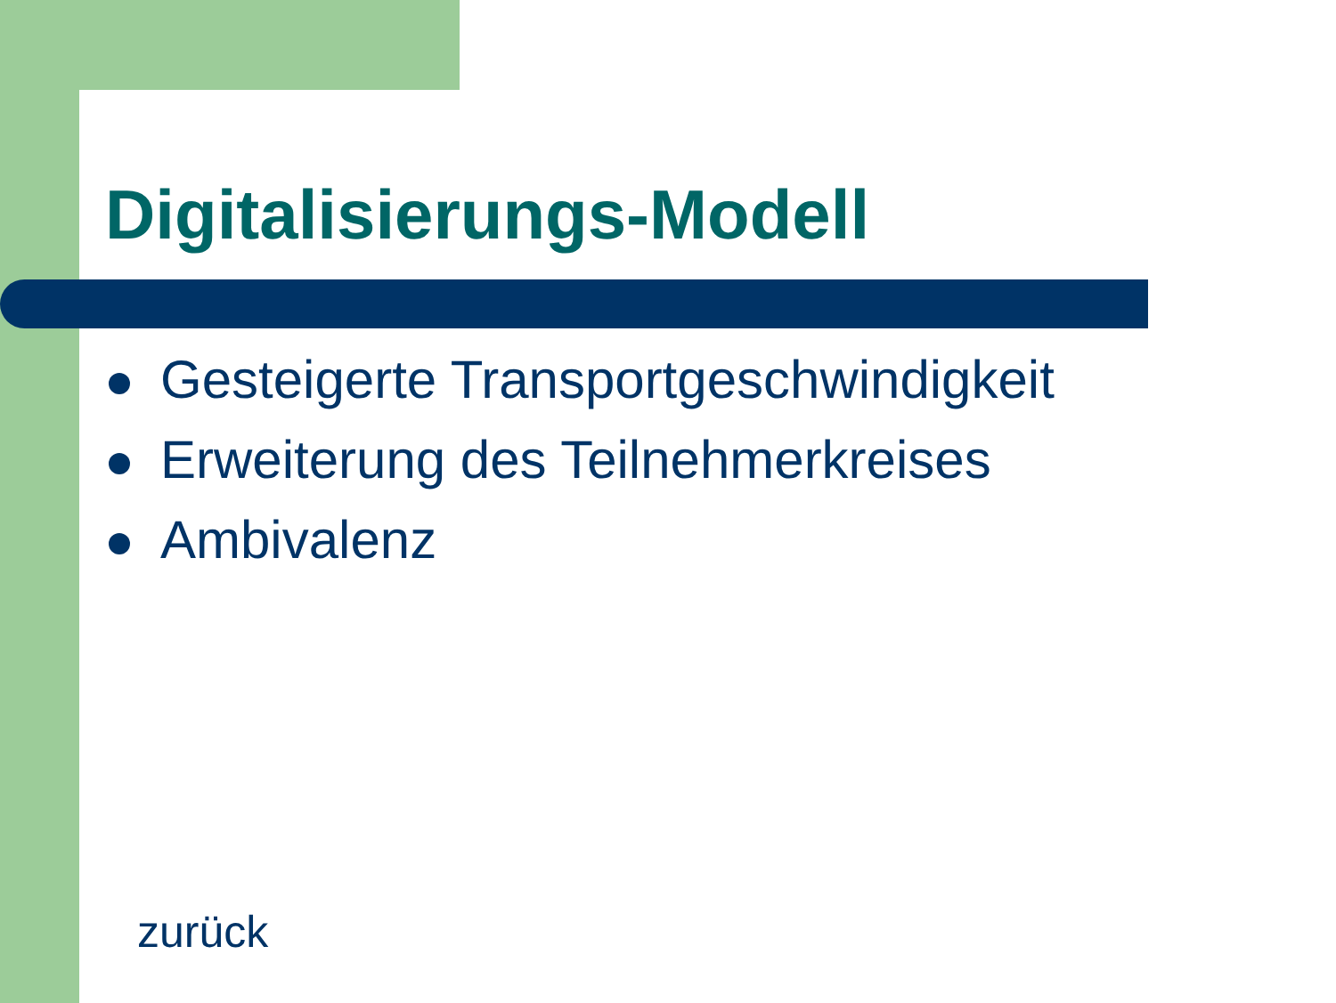Digitalisierungs-Modell
Gesteigerte Transportgeschwindigkeit
Erweiterung des Teilnehmerkreises
Ambivalenz
zurück